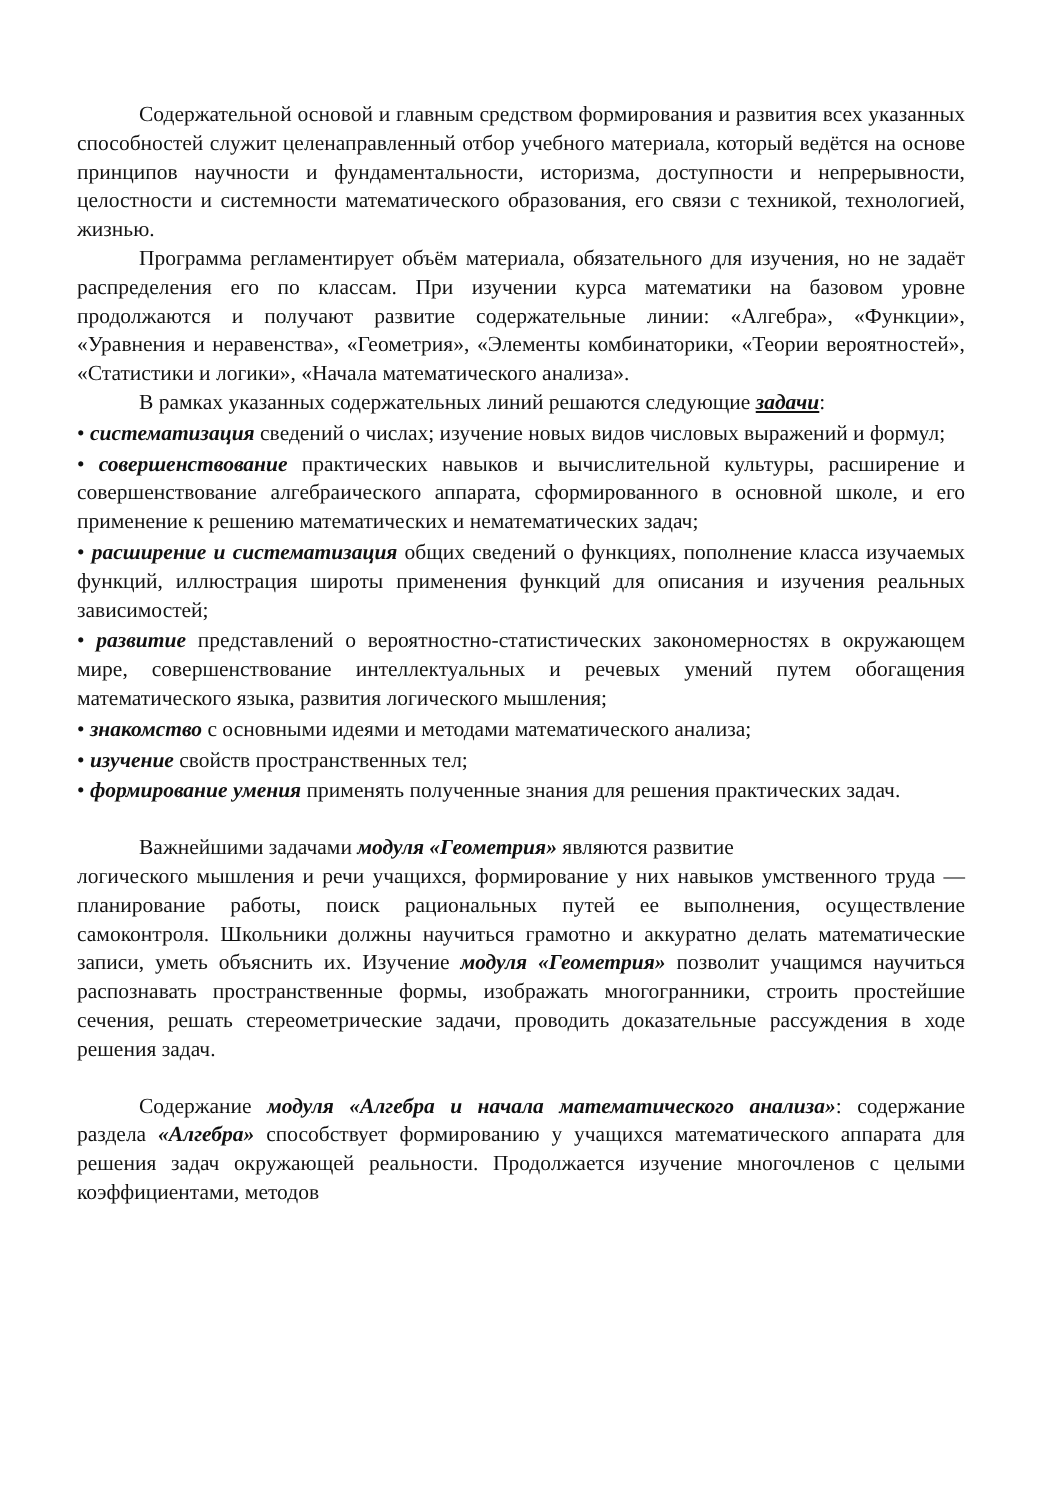Содержательной основой и главным средством формирования и развития всех указанных способностей служит целенаправленный отбор учебного материала, который ведётся на основе принципов научности и фундаментальности, историзма, доступности и непрерывности, целостности и системности математического образования, его связи с техникой, технологией, жизнью.
Программа регламентирует объём материала, обязательного для изучения, но не задаёт распределения его по классам. При изучении курса математики на базовом уровне продолжаются и получают развитие содержательные линии: «Алгебра», «Функции», «Уравнения и неравенства», «Геометрия», «Элементы комбинаторики, «Теории вероятностей», «Статистики и логики», «Начала математического анализа».
В рамках указанных содержательных линий решаются следующие задачи:
• систематизация сведений о числах; изучение новых видов числовых выражений и формул;
• совершенствование практических навыков и вычислительной культуры, расширение и совершенствование алгебраического аппарата, сформированного в основной школе, и его применение к решению математических и нематематических задач;
• расширение и систематизация общих сведений о функциях, пополнение класса изучаемых функций, иллюстрация широты применения функций для описания и изучения реальных зависимостей;
• развитие представлений о вероятностно-статистических закономерностях в окружающем мире, совершенствование интеллектуальных и речевых умений путем обогащения математического языка, развития логического мышления;
• знакомство с основными идеями и методами математического анализа;
• изучение свойств пространственных тел;
• формирование умения применять полученные знания для решения практических задач.
Важнейшими задачами модуля «Геометрия» являются развитие
логического мышления и речи учащихся, формирование у них навыков умственного труда — планирование работы, поиск рациональных путей ее выполнения, осуществление самоконтроля. Школьники должны научиться грамотно и аккуратно делать математические записи, уметь объяснить их. Изучение модуля «Геометрия» позволит учащимся научиться распознавать пространственные формы, изображать многогранники, строить простейшие сечения, решать стереометрические задачи, проводить доказательные рассуждения в ходе решения задач.
Содержание модуля «Алгебра и начала математического анализа»: содержание раздела «Алгебра» способствует формированию у учащихся математического аппарата для решения задач окружающей реальности. Продолжается изучение многочленов с целыми коэффициентами, методов